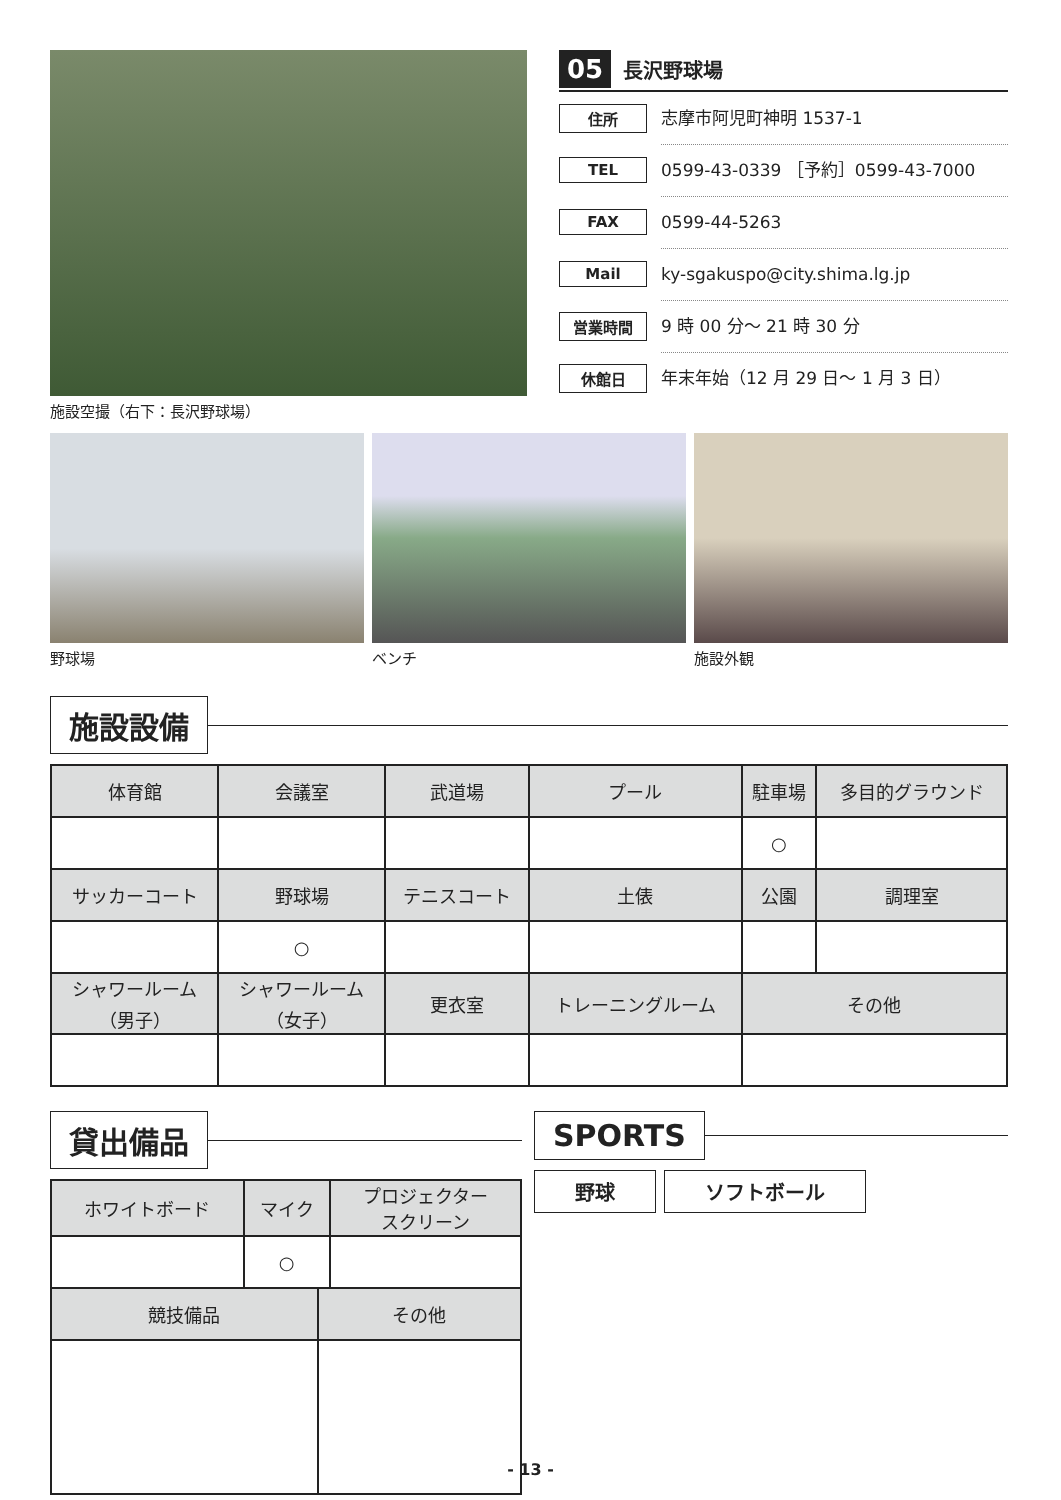施設空撮（右下：長沢野球場）
05 長沢野球場
住所 志摩市阿児町神明 1537-1
TEL 0599-43-0339 ［予約］0599-43-7000
FAX 0599-44-5263
Mail ky-sgakuspo@city.shima.lg.jp
営業時間 9 時 00 分～ 21 時 30 分
休館日 年末年始（12 月 29 日～ 1 月 3 日）
野球場 ベンチ 施設外観
施設設備
| 体育館 | 会議室 | 武道場 | プール | 駐車場 | 多目的グラウンド |
| --- | --- | --- | --- | --- | --- |
| | | | | ○ | |
| サッカーコート | 野球場 | テニスコート | 土俵 | 公園 | 調理室 |
| | ○ | | | | |
| シャワールーム （男子） | シャワールーム （女子） | 更衣室 | トレーニングルーム | その他 | |
貸出備品
| ホワイトボード | マイク | プロジェクター スクリーン |
| --- | --- | --- |
| | ○ | |
| 競技備品 | その他 |
| --- | --- |
SPORTS
野球 ソフトボール
- 13 -